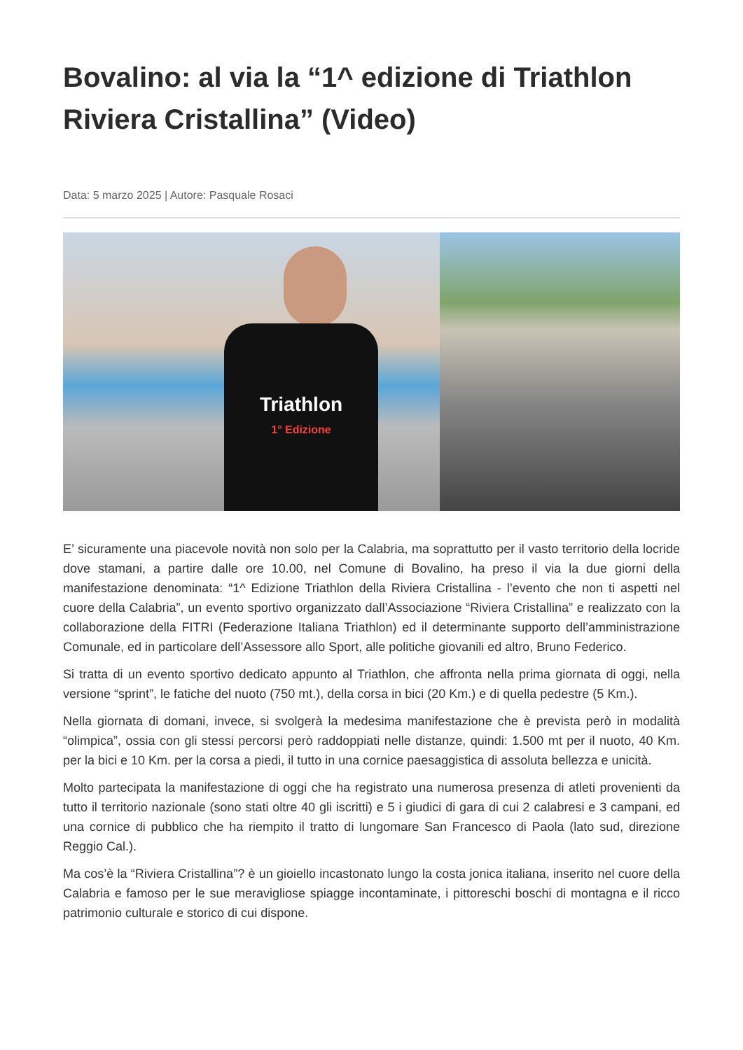Bovalino: al via la “1^ edizione di Triathlon Riviera Cristallina” (Video)
Data: 5 marzo 2025 | Autore: Pasquale Rosaci
Triathlon
1° Edizione
E’ sicuramente una piacevole novità non solo per la Calabria, ma soprattutto per il vasto territorio della locride dove stamani, a partire dalle ore 10.00, nel Comune di Bovalino, ha preso il via la due giorni della manifestazione denominata: “1^ Edizione Triathlon della Riviera Cristallina - l’evento che non ti aspetti nel cuore della Calabria”, un evento sportivo organizzato dall’Associazione “Riviera Cristallina” e realizzato con la collaborazione della FITRI (Federazione Italiana Triathlon) ed il determinante supporto dell’amministrazione Comunale, ed in particolare dell’Assessore allo Sport, alle politiche giovanili ed altro, Bruno Federico.
Si tratta di un evento sportivo dedicato appunto al Triathlon, che affronta nella prima giornata di oggi, nella versione “sprint”, le fatiche del nuoto (750 mt.), della corsa in bici (20 Km.) e di quella pedestre (5 Km.).
Nella giornata di domani, invece, si svolgerà la medesima manifestazione che è prevista però in modalità “olimpica”, ossia con gli stessi percorsi però raddoppiati nelle distanze, quindi: 1.500 mt per il nuoto, 40 Km. per la bici e 10 Km. per la corsa a piedi, il tutto in una cornice paesaggistica di assoluta bellezza e unicità.
Molto partecipata la manifestazione di oggi che ha registrato una numerosa presenza di atleti provenienti da tutto il territorio nazionale (sono stati oltre 40 gli iscritti) e 5 i giudici di gara di cui 2 calabresi e 3 campani, ed una cornice di pubblico che ha riempito il tratto di lungomare San Francesco di Paola (lato sud, direzione Reggio Cal.).
Ma cos’è la “Riviera Cristallina”? è un gioiello incastonato lungo la costa jonica italiana, inserito nel cuore della Calabria e famoso per le sue meravigliose spiagge incontaminate, i pittoreschi boschi di montagna e il ricco patrimonio culturale e storico di cui dispone.